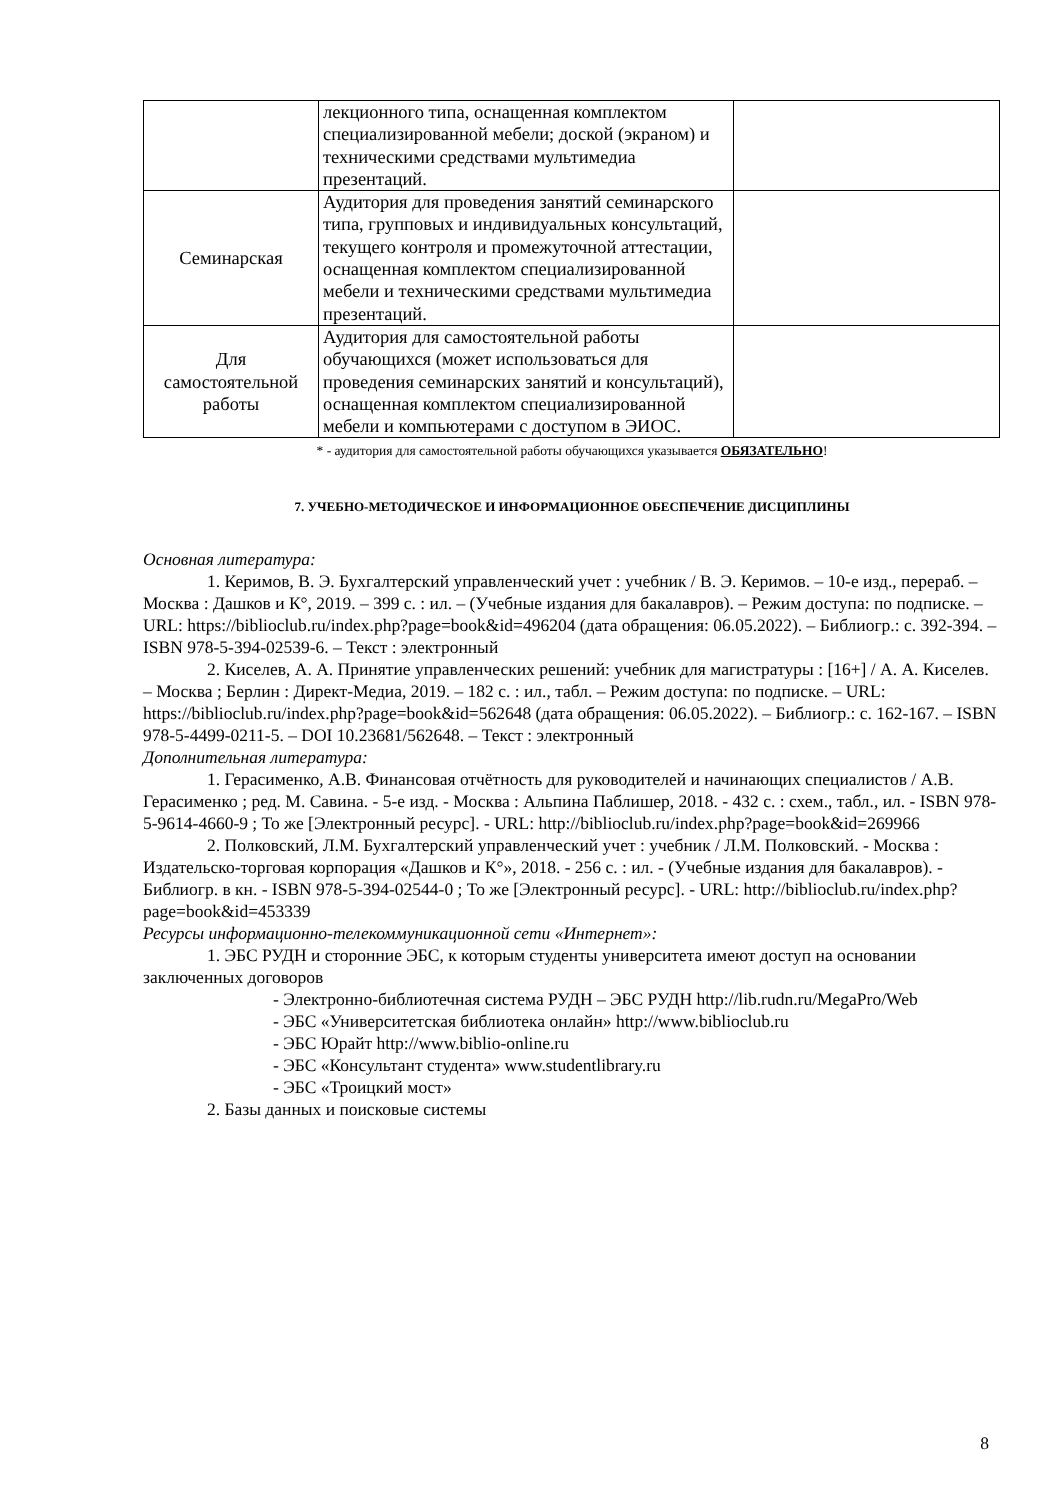| | лекционного типа, оснащенная комплектом специализированной мебели; доской (экраном) и техническими средствами мультимедиа презентаций. | |
| Семинарская | Аудитория для проведения занятий семинарского типа, групповых и индивидуальных консультаций, текущего контроля и промежуточной аттестации, оснащенная комплектом специализированной мебели и техническими средствами мультимедиа презентаций. | |
| Для самостоятельной работы | Аудитория для самостоятельной работы обучающихся (может использоваться для проведения семинарских занятий и консультаций), оснащенная комплектом специализированной мебели и компьютерами с доступом в ЭИОС. | |
* - аудитория для самостоятельной работы обучающихся указывается ОБЯЗАТЕЛЬНО!
7. УЧЕБНО-МЕТОДИЧЕСКОЕ И ИНФОРМАЦИОННОЕ ОБЕСПЕЧЕНИЕ ДИСЦИПЛИНЫ
Основная литература:
1. Керимов, В. Э. Бухгалтерский управленческий учет : учебник / В. Э. Керимов. – 10-е изд., перераб. – Москва : Дашков и К°, 2019. – 399 с. : ил. – (Учебные издания для бакалавров). – Режим доступа: по подписке. – URL: https://biblioclub.ru/index.php?page=book&id=496204 (дата обращения: 06.05.2022). – Библиогр.: с. 392-394. – ISBN 978-5-394-02539-6. – Текст : электронный
2. Киселев, А. А. Принятие управленческих решений: учебник для магистратуры : [16+] / А. А. Киселев. – Москва ; Берлин : Директ-Медиа, 2019. – 182 с. : ил., табл. – Режим доступа: по подписке. – URL: https://biblioclub.ru/index.php?page=book&id=562648 (дата обращения: 06.05.2022). – Библиогр.: с. 162-167. – ISBN 978-5-4499-0211-5. – DOI 10.23681/562648. – Текст : электронный
Дополнительная литература:
1. Герасименко, А.В. Финансовая отчётность для руководителей и начинающих специалистов / А.В. Герасименко ; ред. М. Савина. - 5-е изд. - Москва : Альпина Паблишер, 2018. - 432 с. : схем., табл., ил. - ISBN 978-5-9614-4660-9 ; То же [Электронный ресурс]. - URL: http://biblioclub.ru/index.php?page=book&id=269966
2. Полковский, Л.М. Бухгалтерский управленческий учет : учебник / Л.М. Полковский. - Москва : Издательско-торговая корпорация «Дашков и К°», 2018. - 256 с. : ил. - (Учебные издания для бакалавров). - Библиогр. в кн. - ISBN 978-5-394-02544-0 ; То же [Электронный ресурс]. - URL: http://biblioclub.ru/index.php?page=book&id=453339
Ресурсы информационно-телекоммуникационной сети «Интернет»:
1. ЭБС РУДН и сторонние ЭБС, к которым студенты университета имеют доступ на основании заключенных договоров
- Электронно-библиотечная система РУДН – ЭБС РУДН http://lib.rudn.ru/MegaPro/Web
- ЭБС «Университетская библиотека онлайн» http://www.biblioclub.ru
- ЭБС Юрайт http://www.biblio-online.ru
- ЭБС «Консультант студента» www.studentlibrary.ru
- ЭБС «Троицкий мост»
2. Базы данных и поисковые системы
8